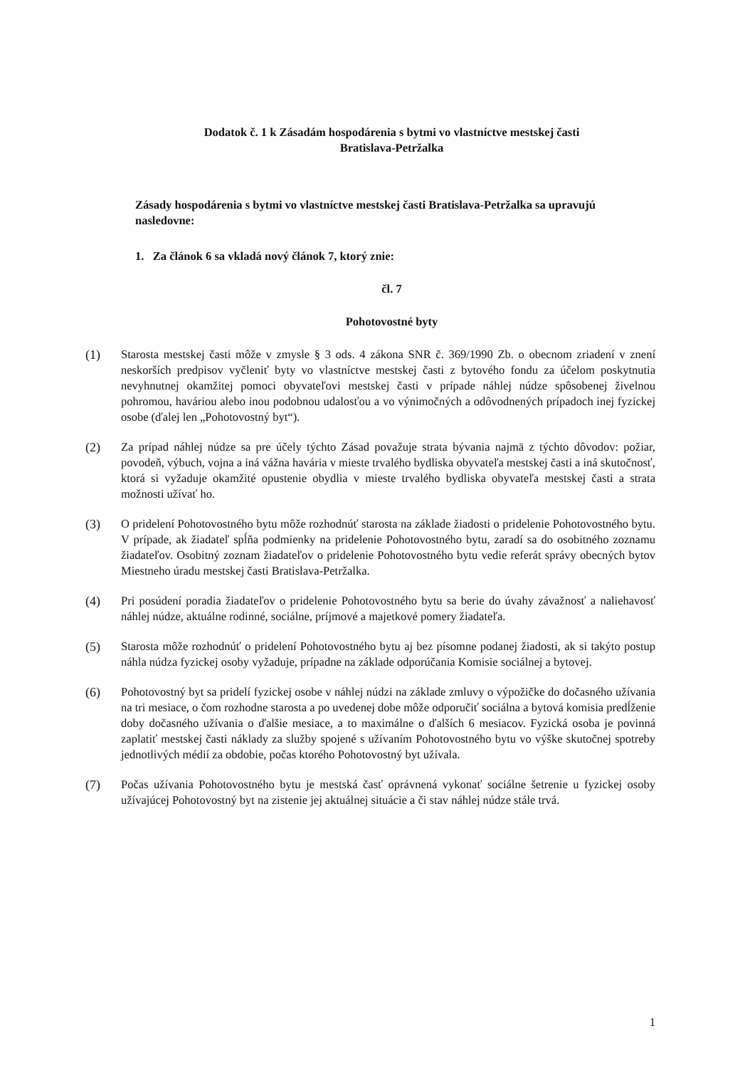Dodatok č. 1 k Zásadám hospodárenia s bytmi vo vlastníctve mestskej časti
Bratislava-Petržalka
Zásady hospodárenia s bytmi vo vlastníctve mestskej časti Bratislava-Petržalka sa upravujú nasledovne:
1. Za článok 6 sa vkladá nový článok 7, ktorý znie:
čl. 7
Pohotovostné byty
(1) Starosta mestskej časti môže v zmysle § 3 ods. 4 zákona SNR č. 369/1990 Zb. o obecnom zriadení v znení neskorších predpisov vyčleniť byty vo vlastníctve mestskej časti z bytového fondu za účelom poskytnutia nevyhnutnej okamžitej pomoci obyvateľovi mestskej časti v prípade náhlej núdze spôsobenej živelnou pohromou, haváriou alebo inou podobnou udalosťou a vo výnimočných a odôvodnených prípadoch inej fyzickej osobe (ďalej len „Pohotovostný byt“).
(2) Za prípad náhlej núdze sa pre účely týchto Zásad považuje strata bývania najmä z týchto dôvodov: požiar, povodeň, výbuch, vojna a iná vážna havária v mieste trvalého bydliska obyvateľa mestskej časti a iná skutočnosť, ktorá si vyžaduje okamžité opustenie obydlia v mieste trvalého bydliska obyvateľa mestskej časti a strata možnosti užívať ho.
(3) O pridelení Pohotovostného bytu môže rozhodnúť starosta na základe žiadosti o pridelenie Pohotovostného bytu. V prípade, ak žiadateľ spĺňa podmienky na pridelenie Pohotovostného bytu, zaradí sa do osobitného zoznamu žiadateľov. Osobitný zoznam žiadateľov o pridelenie Pohotovostného bytu vedie referát správy obecných bytov Miestneho úradu mestskej časti Bratislava-Petržalka.
(4) Pri posúdení poradia žiadateľov o pridelenie Pohotovostného bytu sa berie do úvahy závažnosť a naliehavosť náhlej núdze, aktuálne rodinné, sociálne, príjmové a majetkové pomery žiadateľa.
(5) Starosta môže rozhodnúť o pridelení Pohotovostného bytu aj bez písomne podanej žiadosti, ak si takýto postup náhla núdza fyzickej osoby vyžaduje, prípadne na základe odporúčania Komisie sociálnej a bytovej.
(6) Pohotovostný byt sa pridelí fyzickej osobe v náhlej núdzi na základe zmluvy o výpožičke do dočasného užívania na tri mesiace, o čom rozhodne starosta a po uvedenej dobe môže odporučiť sociálna a bytová komisia predĺženie doby dočasného užívania o ďalšie mesiace, a to maximálne o ďalších 6 mesiacov. Fyzická osoba je povinná zaplatiť mestskej časti náklady za služby spojené s užívaním Pohotovostného bytu vo výške skutočnej spotreby jednotlivých médií za obdobie, počas ktorého Pohotovostný byt užívala.
(7) Počas užívania Pohotovostného bytu je mestská časť oprávnená vykonať sociálne šetrenie u fyzickej osoby užívajúcej Pohotovostný byt na zistenie jej aktuálnej situácie a či stav náhlej núdze stále trvá.
1